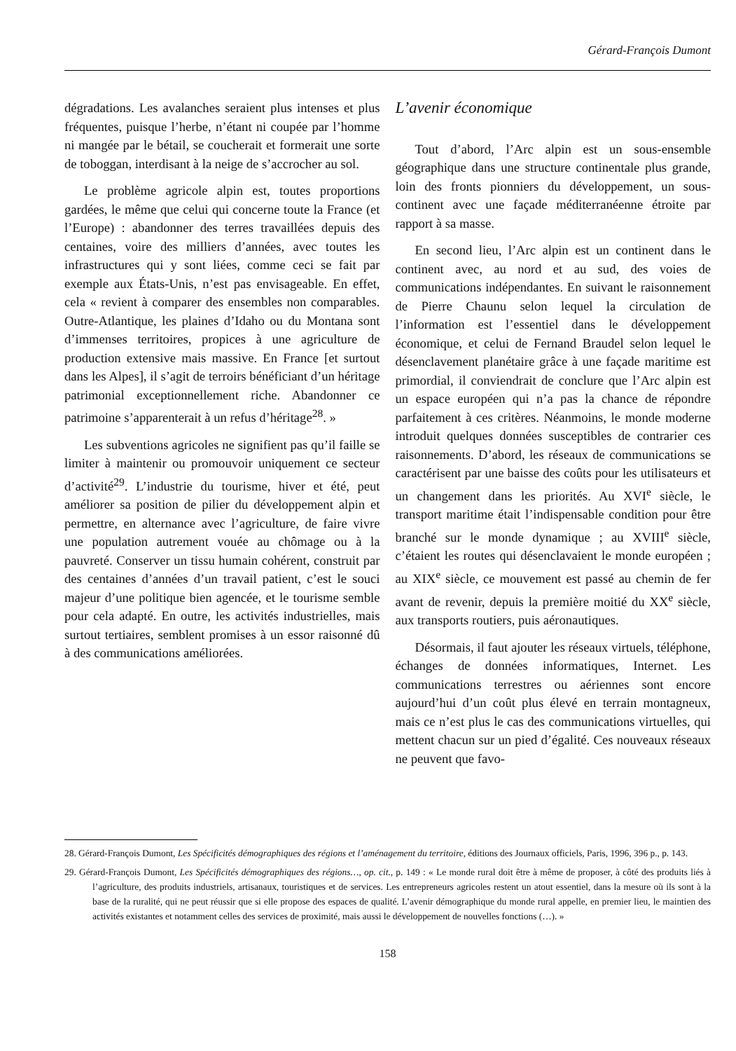Gérard-François Dumont
dégradations. Les avalanches seraient plus intenses et plus fréquentes, puisque l’herbe, n’étant ni coupée par l’homme ni mangée par le bétail, se coucherait et formerait une sorte de toboggan, interdisant à la neige de s’accrocher au sol.
Le problème agricole alpin est, toutes proportions gardées, le même que celui qui concerne toute la France (et l’Europe) : abandonner des terres travaillées depuis des centaines, voire des milliers d’années, avec toutes les infrastructures qui y sont liées, comme ceci se fait par exemple aux États-Unis, n’est pas envisageable. En effet, cela « revient à comparer des ensembles non comparables. Outre-Atlantique, les plaines d’Idaho ou du Montana sont d’immenses territoires, propices à une agriculture de production extensive mais massive. En France [et surtout dans les Alpes], il s’agit de terroirs bénéficiant d’un héritage patrimonial exceptionnellement riche. Abandonner ce patrimoine s’apparenterait à un refus d’héritage<sup>28</sup>. »
Les subventions agricoles ne signifient pas qu’il faille se limiter à maintenir ou promouvoir uniquement ce secteur d’activité<sup>29</sup>. L’industrie du tourisme, hiver et été, peut améliorer sa position de pilier du développement alpin et permettre, en alternance avec l’agriculture, de faire vivre une population autrement vouée au chômage ou à la pauvreté. Conserver un tissu humain cohérent, construit par des centaines d’années d’un travail patient, c’est le souci majeur d’une politique bien agencée, et le tourisme semble pour cela adapté. En outre, les activités industrielles, mais surtout tertiaires, semblent promises à un essor raisonné dû à des communications améliorées.
L’avenir économique
Tout d’abord, l’Arc alpin est un sous-ensemble géographique dans une structure continentale plus grande, loin des fronts pionniers du développement, un sous-continent avec une façade méditerranéenne étroite par rapport à sa masse.
En second lieu, l’Arc alpin est un continent dans le continent avec, au nord et au sud, des voies de communications indépendantes. En suivant le raisonnement de Pierre Chaunu selon lequel la circulation de l’information est l’essentiel dans le développement économique, et celui de Fernand Braudel selon lequel le désenclavement planétaire grâce à une façade maritime est primordial, il conviendrait de conclure que l’Arc alpin est un espace européen qui n’a pas la chance de répondre parfaitement à ces critères. Néanmoins, le monde moderne introduit quelques données susceptibles de contrarier ces raisonnements. D’abord, les réseaux de communications se caractérisent par une baisse des coûts pour les utilisateurs et un changement dans les priorités. Au XVI<sup>e</sup> siècle, le transport maritime était l’indispensable condition pour être branché sur le monde dynamique ; au XVIII<sup>e</sup> siècle, c’étaient les routes qui désenclavaient le monde européen ; au XIX<sup>e</sup> siècle, ce mouvement est passé au chemin de fer avant de revenir, depuis la première moitié du XX<sup>e</sup> siècle, aux transports routiers, puis aéronautiques.
Désormais, il faut ajouter les réseaux virtuels, téléphone, échanges de données informatiques, Internet. Les communications terrestres ou aériennes sont encore aujourd’hui d’un coût plus élevé en terrain montagneux, mais ce n’est plus le cas des communications virtuelles, qui mettent chacun sur un pied d’égalité. Ces nouveaux réseaux ne peuvent que favo-
28. Gérard-François Dumont, Les Spécificités démographiques des régions et l’aménagement du territoire, éditions des Journaux officiels, Paris, 1996, 396 p., p. 143.
29. Gérard-François Dumont, Les Spécificités démographiques des régions…, op. cit., p. 149 : « Le monde rural doit être à même de proposer, à côté des produits liés à l’agriculture, des produits industriels, artisanaux, touristiques et de services. Les entrepreneurs agricoles restent un atout essentiel, dans la mesure où ils sont à la base de la ruralité, qui ne peut réussir que si elle propose des espaces de qualité. L’avenir démographique du monde rural appelle, en premier lieu, le maintien des activités existantes et notamment celles des services de proximité, mais aussi le développement de nouvelles fonctions (…). »
158